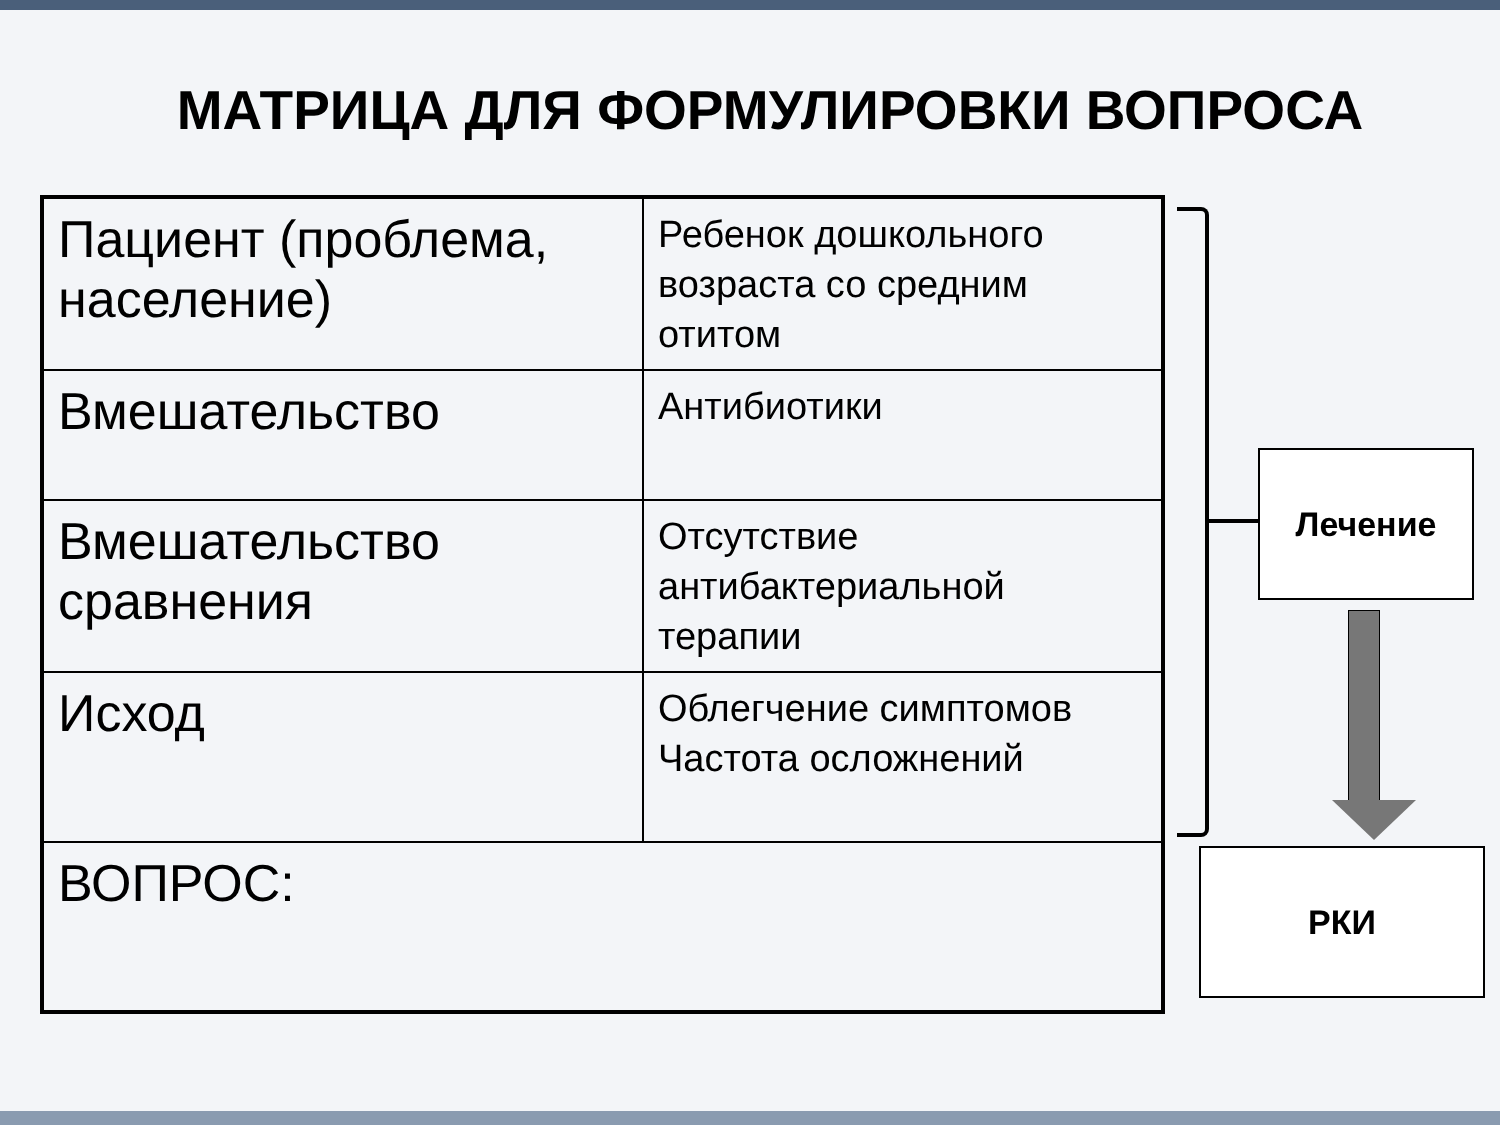МАТРИЦА ДЛЯ ФОРМУЛИРОВКИ ВОПРОСА
| Пациент (проблема, население) | Ребенок дошкольного возраста со средним отитом |
| Вмешательство | Антибиотики |
| Вмешательство сравнения | Отсутствие антибактериальной терапии |
| Исход | Облегчение симптомов Частота осложнений |
| ВОПРОС: | |
Лечение
РКИ